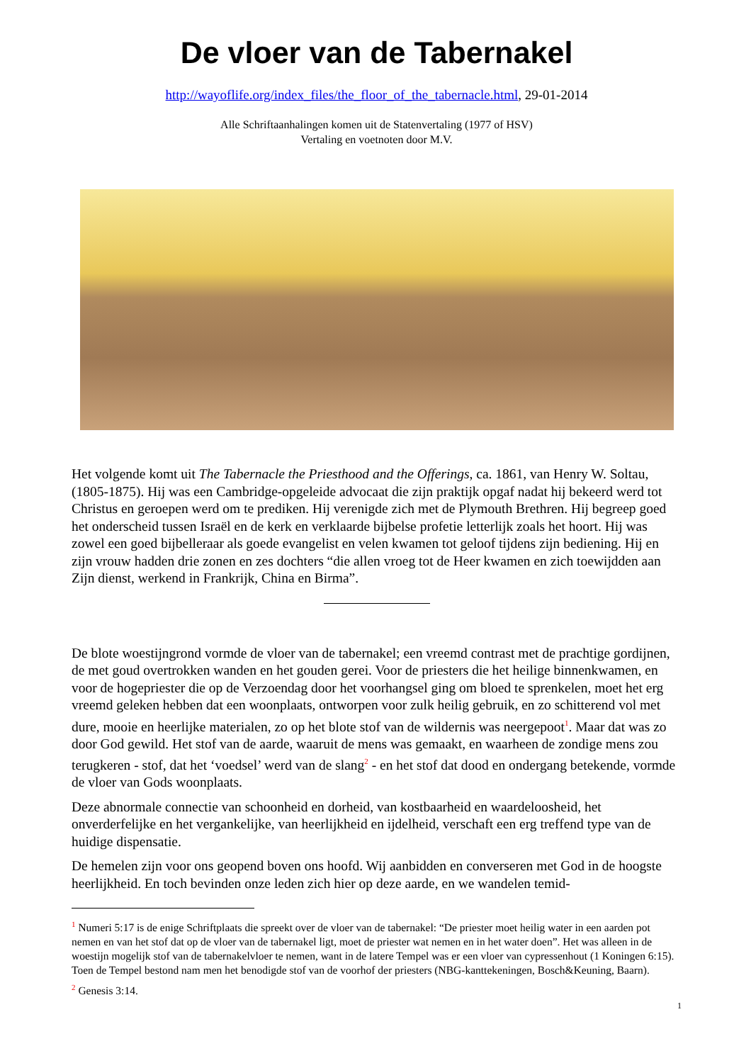De vloer van de Tabernakel
http://wayoflife.org/index_files/the_floor_of_the_tabernacle.html, 29-01-2014
Alle Schriftaanhalingen komen uit de Statenvertaling (1977 of HSV)
Vertaling en voetnoten door M.V.
Het volgende komt uit The Tabernacle the Priesthood and the Offerings, ca. 1861, van Henry W. Soltau, (1805-1875). Hij was een Cambridge-opgeleide advocaat die zijn praktijk opgaf nadat hij bekeerd werd tot Christus en geroepen werd om te prediken. Hij verenigde zich met de Plymouth Brethren. Hij begreep goed het onderscheid tussen Israël en de kerk en verklaarde bijbelse profetie letterlijk zoals het hoort. Hij was zowel een goed bijbelleraar als goede evangelist en velen kwamen tot geloof tijdens zijn bediening. Hij en zijn vrouw hadden drie zonen en zes dochters “die allen vroeg tot de Heer kwamen en zich toewijdden aan Zijn dienst, werkend in Frankrijk, China en Birma”.
De blote woestijngrond vormde de vloer van de tabernakel; een vreemd contrast met de prachtige gordijnen, de met goud overtrokken wanden en het gouden gerei. Voor de priesters die het heilige binnenkwamen, en voor de hogepriester die op de Verzoendag door het voorhangsel ging om bloed te sprenkelen, moet het erg vreemd geleken hebben dat een woonplaats, ontworpen voor zulk heilig gebruik, en zo schitterend vol met dure, mooie en heerlijke materialen, zo op het blote stof van de wildernis was neergepoot<sup>1</sup>. Maar dat was zo door God gewild. Het stof van de aarde, waaruit de mens was gemaakt, en waarheen de zondige mens zou terugkeren - stof, dat het ‘voedsel’ werd van de slang<sup>2</sup> - en het stof dat dood en ondergang betekende, vormde de vloer van Gods woonplaats.
Deze abnormale connectie van schoonheid en dorheid, van kostbaarheid en waardeloosheid, het onverderfelijke en het vergankelijke, van heerlijkheid en ijdelheid, verschaft een erg treffend type van de huidige dispensatie.
De hemelen zijn voor ons geopend boven ons hoofd. Wij aanbidden en converseren met God in de hoogste heerlijkheid. En toch bevinden onze leden zich hier op deze aarde, en we wandelen temid-
<sup>1</sup> Numeri 5:17 is de enige Schriftplaats die spreekt over de vloer van de tabernakel: “De priester moet heilig water in een aarden pot nemen en van het stof dat op de vloer van de tabernakel ligt, moet de priester wat nemen en in het water doen”. Het was alleen in de woestijn mogelijk stof van de tabernakelvloer te nemen, want in de latere Tempel was er een vloer van cypressenhout (1 Koningen 6:15). Toen de Tempel bestond nam men het benodigde stof van de voorhof der priesters (NBG-kanttekeningen, Bosch&Keuning, Baarn).
<sup>2</sup> Genesis 3:14.
1